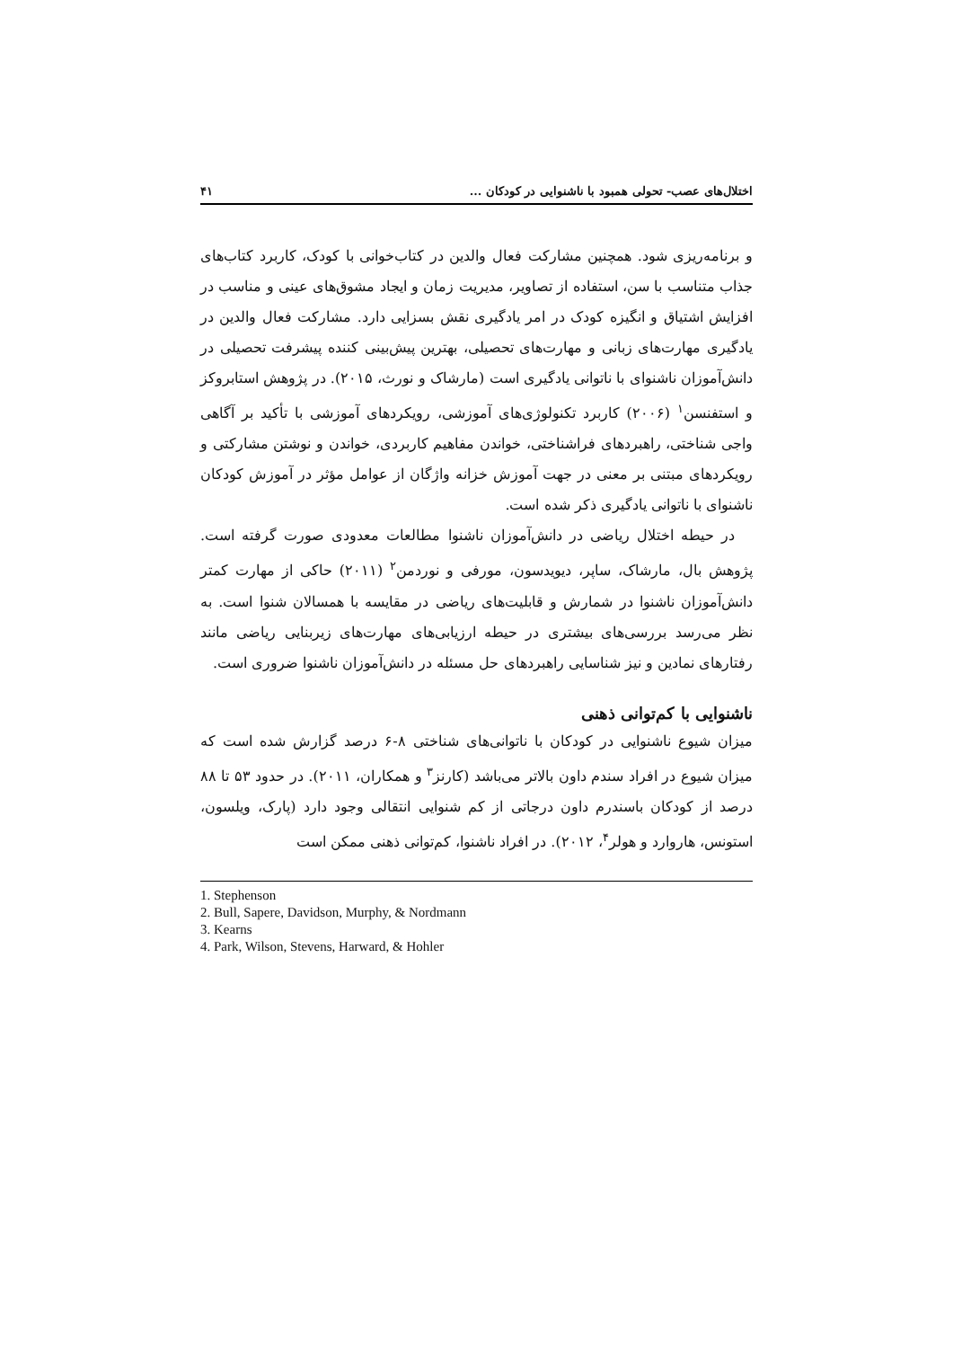اختلال‌های عصب- تحولی همبود با ناشنوایی در کودکان ... ۴۱
و برنامه‌ریزی شود. همچنین مشارکت فعال والدین در کتاب‌خوانی با کودک، کاربرد کتاب‌های جذاب متناسب با سن، استفاده از تصاویر، مدیریت زمان و ایجاد مشوق‌های عینی و مناسب در افزایش اشتیاق و انگیزه کودک در امر یادگیری نقش بسزایی دارد. مشارکت فعال والدین در یادگیری مهارت‌های زبانی و مهارت‌های تحصیلی، بهترین پیش‌بینی کننده پیشرفت تحصیلی در دانش‌آموزان ناشنوای با ناتوانی یادگیری است (مارشاک و نورث، ۲۰۱۵). در پژوهش استابروکز و استفنسن<sup>۱</sup> (۲۰۰۶) کاربرد تکنولوژی‌های آموزشی، رویکردهای آموزشی با تأکید بر آگاهی واجی شناختی، راهبردهای فراشناختی، خواندن مفاهیم کاربردی، خواندن و نوشتن مشارکتی و رویکردهای مبتنی بر معنی در جهت آموزش خزانه واژگان از عوامل مؤثر در آموزش کودکان ناشنوای با ناتوانی یادگیری ذکر شده است.
در حیطه اختلال ریاضی در دانش‌آموزان ناشنوا مطالعات معدودی صورت گرفته است. پژوهش بال، مارشاک، ساپر، دیویدسون، مورفی و نوردمن<sup>۲</sup> (۲۰۱۱) حاکی از مهارت کمتر دانش‌آموزان ناشنوا در شمارش و قابلیت‌های ریاضی در مقایسه با همسالان شنوا است. به نظر می‌رسد بررسی‌های بیشتری در حیطه ارزیابی‌های مهارت‌های زیربنایی ریاضی مانند رفتارهای نمادین و نیز شناسایی راهبردهای حل مسئله در دانش‌آموزان ناشنوا ضروری است.
ناشنوایی با کم‌توانی ذهنی
میزان شیوع ناشنوایی در کودکان با ناتوانی‌های شناختی ۸-۶ درصد گزارش شده است که میزان شیوع در افراد سندم داون بالاتر می‌باشد (کارنز<sup>۳</sup> و همکاران، ۲۰۱۱). در حدود ۵۳ تا ۸۸ درصد از کودکان باسندرم داون درجاتی از کم شنوایی انتقالی وجود دارد (پارک، ویلسون، استونس، هاروارد و هولر<sup>۴</sup>، ۲۰۱۲). در افراد ناشنوا، کم‌توانی ذهنی ممکن است
1. Stephenson
2. Bull, Sapere, Davidson, Murphy, & Nordmann
3. Kearns
4. Park, Wilson, Stevens, Harward, & Hohler